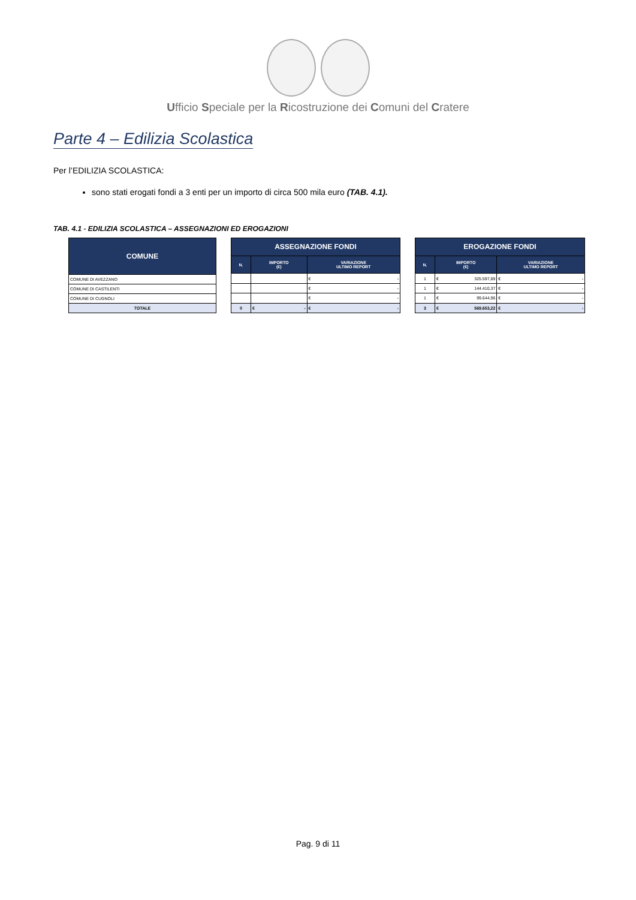Ufficio Speciale per la Ricostruzione dei Comuni del Cratere
Parte 4 – Edilizia Scolastica
Per l’EDILIZIA SCOLASTICA:
sono stati erogati fondi a 3 enti per un importo di circa 500 mila euro (TAB. 4.1).
TAB. 4.1 - EDILIZIA SCOLASTICA – ASSEGNAZIONI ED EROGAZIONI
| COMUNE |
| --- |
| COMUNE DI AVEZZANO |
| COMUNE DI CASTILENTI |
| COMUNE DI CUGNOLI |
| TOTALE |
| ASSEGNAZIONE FONDI | | |
| --- | --- | --- |
| N. | IMPORTO (€) | VARIAZIONE ULTIMO REPORT |
| | | € - |
| | | € - |
| | | € - |
| 0 | € - | € - |
| EROGAZIONE FONDI | | |
| --- | --- | --- |
| N. | IMPORTO (€) | VARIAZIONE ULTIMO REPORT |
| 1 | € 325.597,89 | € - |
| 1 | € 144.410,37 | € - |
| 1 | € 99.644,96 | € - |
| 3 | € 569.653,22 | € - |
Pag. 9 di 11